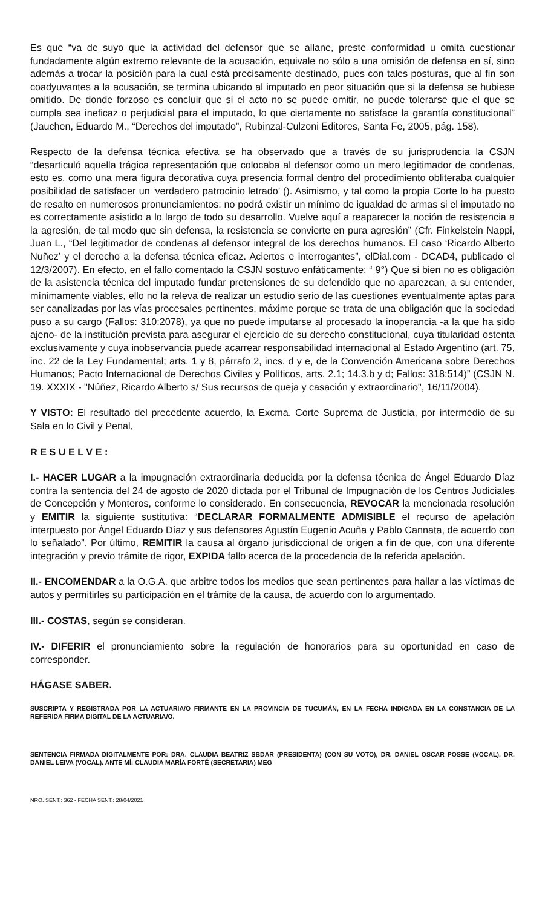Es que “va de suyo que la actividad del defensor que se allane, preste conformidad u omita cuestionar fundadamente algún extremo relevante de la acusación, equivale no sólo a una omisión de defensa en sí, sino además a trocar la posición para la cual está precisamente destinado, pues con tales posturas, que al fin son coadyuvantes a la acusación, se termina ubicando al imputado en peor situación que si la defensa se hubiese omitido. De donde forzoso es concluir que si el acto no se puede omitir, no puede tolerarse que el que se cumpla sea ineficaz o perjudicial para el imputado, lo que ciertamente no satisface la garantía constitucional” (Jauchen, Eduardo M., “Derechos del imputado”, Rubinzal-Culzoni Editores, Santa Fe, 2005, pág. 158).
Respecto de la defensa técnica efectiva se ha observado que a través de su jurisprudencia la CSJN “desarticuló aquella trágica representación que colocaba al defensor como un mero legitimador de condenas, esto es, como una mera figura decorativa cuya presencia formal dentro del procedimiento obliteraba cualquier posibilidad de satisfacer un ‘verdadero patrocinio letrado’ (). Asimismo, y tal como la propia Corte lo ha puesto de resalto en numerosos pronunciamientos: no podrá existir un mínimo de igualdad de armas si el imputado no es correctamente asistido a lo largo de todo su desarrollo. Vuelve aquí a reaparecer la noción de resistencia a la agresión, de tal modo que sin defensa, la resistencia se convierte en pura agresión” (Cfr. Finkelstein Nappi, Juan L., “Del legitimador de condenas al defensor integral de los derechos humanos. El caso ‘Ricardo Alberto Nuñez’ y el derecho a la defensa técnica eficaz. Aciertos e interrogantes”, elDial.com - DCAD4, publicado el 12/3/2007). En efecto, en el fallo comentado la CSJN sostuvo enfáticamente: “ 9°) Que si bien no es obligación de la asistencia técnica del imputado fundar pretensiones de su defendido que no aparezcan, a su entender, mínimamente viables, ello no la releva de realizar un estudio serio de las cuestiones eventualmente aptas para ser canalizadas por las vías procesales pertinentes, máxime porque se trata de una obligación que la sociedad puso a su cargo (Fallos: 310:2078), ya que no puede imputarse al procesado la inoperancia -a la que ha sido ajeno- de la institución prevista para asegurar el ejercicio de su derecho constitucional, cuya titularidad ostenta exclusivamente y cuya inobservancia puede acarrear responsabilidad internacional al Estado Argentino (art. 75, inc. 22 de la Ley Fundamental; arts. 1 y 8, párrafo 2, incs. d y e, de la Convención Americana sobre Derechos Humanos; Pacto Internacional de Derechos Civiles y Políticos, arts. 2.1; 14.3.b y d; Fallos: 318:514)” (CSJN N. 19. XXXIX - "Núñez, Ricardo Alberto s/ Sus recursos de queja y casación y extraordinario", 16/11/2004).
Y VISTO: El resultado del precedente acuerdo, la Excma. Corte Suprema de Justicia, por intermedio de su Sala en lo Civil y Penal,
R E S U E L V E :
I.- HACER LUGAR a la impugnación extraordinaria deducida por la defensa técnica de Ángel Eduardo Díaz contra la sentencia del 24 de agosto de 2020 dictada por el Tribunal de Impugnación de los Centros Judiciales de Concepción y Monteros, conforme lo considerado. En consecuencia, REVOCAR la mencionada resolución y EMITIR la siguiente sustitutiva: “DECLARAR FORMALMENTE ADMISIBLE el recurso de apelación interpuesto por Ángel Eduardo Díaz y sus defensores Agustín Eugenio Acuña y Pablo Cannata, de acuerdo con lo señalado”. Por último, REMITIR la causa al órgano jurisdiccional de origen a fin de que, con una diferente integración y previo trámite de rigor, EXPIDA fallo acerca de la procedencia de la referida apelación.
II.- ENCOMENDAR a la O.G.A. que arbitre todos los medios que sean pertinentes para hallar a las víctimas de autos y permitirles su participación en el trámite de la causa, de acuerdo con lo argumentado.
III.- COSTAS, según se consideran.
IV.- DIFERIR el pronunciamiento sobre la regulación de honorarios para su oportunidad en caso de corresponder.
HÁGASE SABER.
SUSCRIPTA Y REGISTRADA POR LA ACTUARIA/O FIRMANTE EN LA PROVINCIA DE TUCUMÁN, EN LA FECHA INDICADA EN LA CONSTANCIA DE LA REFERIDA FIRMA DIGITAL DE LA ACTUARIA/O.
SENTENCIA FIRMADA DIGITALMENTE POR: DRA. CLAUDIA BEATRIZ SBDAR (PRESIDENTA) (CON SU VOTO), DR. DANIEL OSCAR POSSE (VOCAL), DR. DANIEL LEIVA (VOCAL). ANTE MÍ: CLAUDIA MARÍA FORTÉ (SECRETARIA) MEG
NRO. SENT.: 362 - FECHA SENT.: 28/04/2021